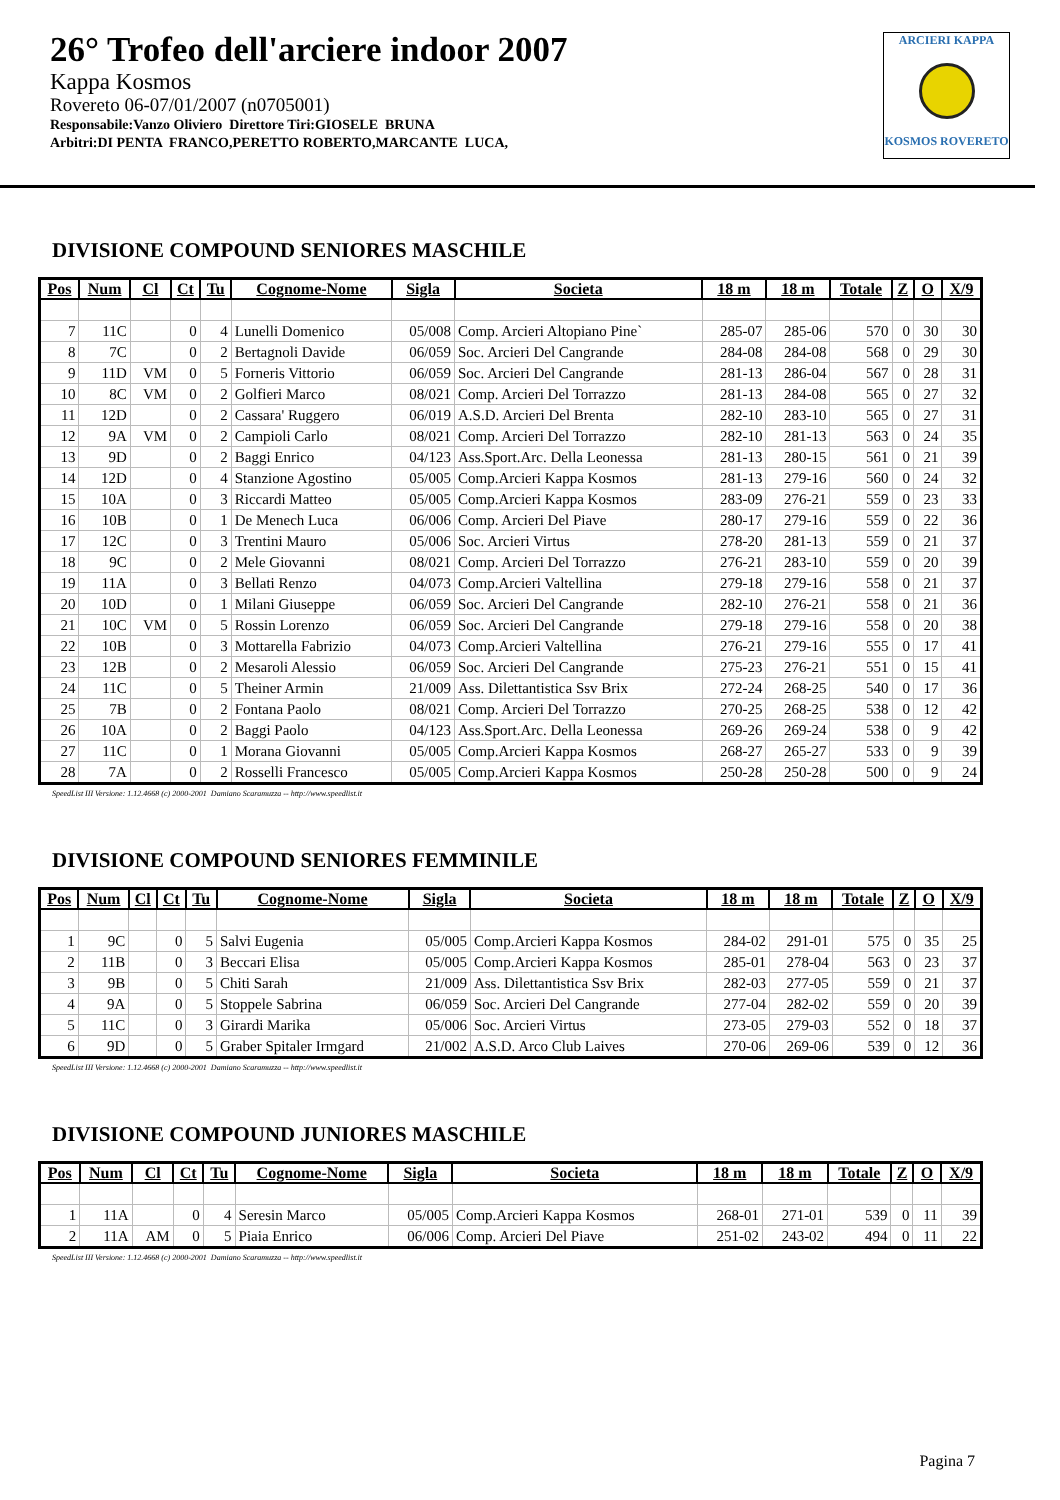26° Trofeo dell'arciere indoor 2007
Kappa Kosmos
Rovereto 06-07/01/2007 (n0705001)
Responsabile:Vanzo Oliviero Direttore Tiri:GIOSELE BRUNA
Arbitri:DI PENTA FRANCO,PERETTO ROBERTO,MARCANTE LUCA,
ARCIERI KAPPA
KOSMOS ROVERETO
DIVISIONE COMPOUND SENIORES MASCHILE
| Pos | Num | Cl | Ct | Tu | Cognome-Nome | Sigla | Societa | 18 m | 18 m | Totale | Z | O | X/9 |
| --- | --- | --- | --- | --- | --- | --- | --- | --- | --- | --- | --- | --- | --- |
| 7 | 11C | | 0 | 4 | Lunelli Domenico | 05/008 | Comp. Arcieri Altopiano Pine` | 285-07 | 285-06 | 570 | 0 | 30 | 30 |
| 8 | 7C | | 0 | 2 | Bertagnoli Davide | 06/059 | Soc. Arcieri Del Cangrande | 284-08 | 284-08 | 568 | 0 | 29 | 30 |
| 9 | 11D | VM | 0 | 5 | Forneris Vittorio | 06/059 | Soc. Arcieri Del Cangrande | 281-13 | 286-04 | 567 | 0 | 28 | 31 |
| 10 | 8C | VM | 0 | 2 | Golfieri Marco | 08/021 | Comp. Arcieri Del Torrazzo | 281-13 | 284-08 | 565 | 0 | 27 | 32 |
| 11 | 12D | | 0 | 2 | Cassara' Ruggero | 06/019 | A.S.D. Arcieri Del Brenta | 282-10 | 283-10 | 565 | 0 | 27 | 31 |
| 12 | 9A | VM | 0 | 2 | Campioli Carlo | 08/021 | Comp. Arcieri Del Torrazzo | 282-10 | 281-13 | 563 | 0 | 24 | 35 |
| 13 | 9D | | 0 | 2 | Baggi Enrico | 04/123 | Ass.Sport.Arc. Della Leonessa | 281-13 | 280-15 | 561 | 0 | 21 | 39 |
| 14 | 12D | | 0 | 4 | Stanzione Agostino | 05/005 | Comp.Arcieri Kappa Kosmos | 281-13 | 279-16 | 560 | 0 | 24 | 32 |
| 15 | 10A | | 0 | 3 | Riccardi Matteo | 05/005 | Comp.Arcieri Kappa Kosmos | 283-09 | 276-21 | 559 | 0 | 23 | 33 |
| 16 | 10B | | 0 | 1 | De Menech Luca | 06/006 | Comp. Arcieri Del Piave | 280-17 | 279-16 | 559 | 0 | 22 | 36 |
| 17 | 12C | | 0 | 3 | Trentini Mauro | 05/006 | Soc. Arcieri Virtus | 278-20 | 281-13 | 559 | 0 | 21 | 37 |
| 18 | 9C | | 0 | 2 | Mele Giovanni | 08/021 | Comp. Arcieri Del Torrazzo | 276-21 | 283-10 | 559 | 0 | 20 | 39 |
| 19 | 11A | | 0 | 3 | Bellati Renzo | 04/073 | Comp.Arcieri Valtellina | 279-18 | 279-16 | 558 | 0 | 21 | 37 |
| 20 | 10D | | 0 | 1 | Milani Giuseppe | 06/059 | Soc. Arcieri Del Cangrande | 282-10 | 276-21 | 558 | 0 | 21 | 36 |
| 21 | 10C | VM | 0 | 5 | Rossin Lorenzo | 06/059 | Soc. Arcieri Del Cangrande | 279-18 | 279-16 | 558 | 0 | 20 | 38 |
| 22 | 10B | | 0 | 3 | Mottarella Fabrizio | 04/073 | Comp.Arcieri Valtellina | 276-21 | 279-16 | 555 | 0 | 17 | 41 |
| 23 | 12B | | 0 | 2 | Mesaroli Alessio | 06/059 | Soc. Arcieri Del Cangrande | 275-23 | 276-21 | 551 | 0 | 15 | 41 |
| 24 | 11C | | 0 | 5 | Theiner Armin | 21/009 | Ass. Dilettantistica Ssv Brix | 272-24 | 268-25 | 540 | 0 | 17 | 36 |
| 25 | 7B | | 0 | 2 | Fontana Paolo | 08/021 | Comp. Arcieri Del Torrazzo | 270-25 | 268-25 | 538 | 0 | 12 | 42 |
| 26 | 10A | | 0 | 2 | Baggi Paolo | 04/123 | Ass.Sport.Arc. Della Leonessa | 269-26 | 269-24 | 538 | 0 | 9 | 42 |
| 27 | 11C | | 0 | 1 | Morana Giovanni | 05/005 | Comp.Arcieri Kappa Kosmos | 268-27 | 265-27 | 533 | 0 | 9 | 39 |
| 28 | 7A | | 0 | 2 | Rosselli Francesco | 05/005 | Comp.Arcieri Kappa Kosmos | 250-28 | 250-28 | 500 | 0 | 9 | 24 |
SpeedList III Versione: 1.12.4668 (c) 2000-2001 Damiano Scaramuzza -- http://www.speedlist.it
DIVISIONE COMPOUND SENIORES FEMMINILE
| Pos | Num | Cl | Ct | Tu | Cognome-Nome | Sigla | Societa | 18 m | 18 m | Totale | Z | O | X/9 |
| --- | --- | --- | --- | --- | --- | --- | --- | --- | --- | --- | --- | --- | --- |
| 1 | 9C | | 0 | 5 | Salvi Eugenia | 05/005 | Comp.Arcieri Kappa Kosmos | 284-02 | 291-01 | 575 | 0 | 35 | 25 |
| 2 | 11B | | 0 | 3 | Beccari Elisa | 05/005 | Comp.Arcieri Kappa Kosmos | 285-01 | 278-04 | 563 | 0 | 23 | 37 |
| 3 | 9B | | 0 | 5 | Chiti Sarah | 21/009 | Ass. Dilettantistica Ssv Brix | 282-03 | 277-05 | 559 | 0 | 21 | 37 |
| 4 | 9A | | 0 | 5 | Stoppele Sabrina | 06/059 | Soc. Arcieri Del Cangrande | 277-04 | 282-02 | 559 | 0 | 20 | 39 |
| 5 | 11C | | 0 | 3 | Girardi Marika | 05/006 | Soc. Arcieri Virtus | 273-05 | 279-03 | 552 | 0 | 18 | 37 |
| 6 | 9D | | 0 | 5 | Graber Spitaler Irmgard | 21/002 | A.S.D. Arco Club Laives | 270-06 | 269-06 | 539 | 0 | 12 | 36 |
SpeedList III Versione: 1.12.4668 (c) 2000-2001 Damiano Scaramuzza -- http://www.speedlist.it
DIVISIONE COMPOUND JUNIORES MASCHILE
| Pos | Num | Cl | Ct | Tu | Cognome-Nome | Sigla | Societa | 18 m | 18 m | Totale | Z | O | X/9 |
| --- | --- | --- | --- | --- | --- | --- | --- | --- | --- | --- | --- | --- | --- |
| 1 | 11A | | 0 | 4 | Seresin Marco | 05/005 | Comp.Arcieri Kappa Kosmos | 268-01 | 271-01 | 539 | 0 | 11 | 39 |
| 2 | 11A | AM | 0 | 5 | Piaia Enrico | 06/006 | Comp. Arcieri Del Piave | 251-02 | 243-02 | 494 | 0 | 11 | 22 |
SpeedList III Versione: 1.12.4668 (c) 2000-2001 Damiano Scaramuzza -- http://www.speedlist.it
Pagina 7